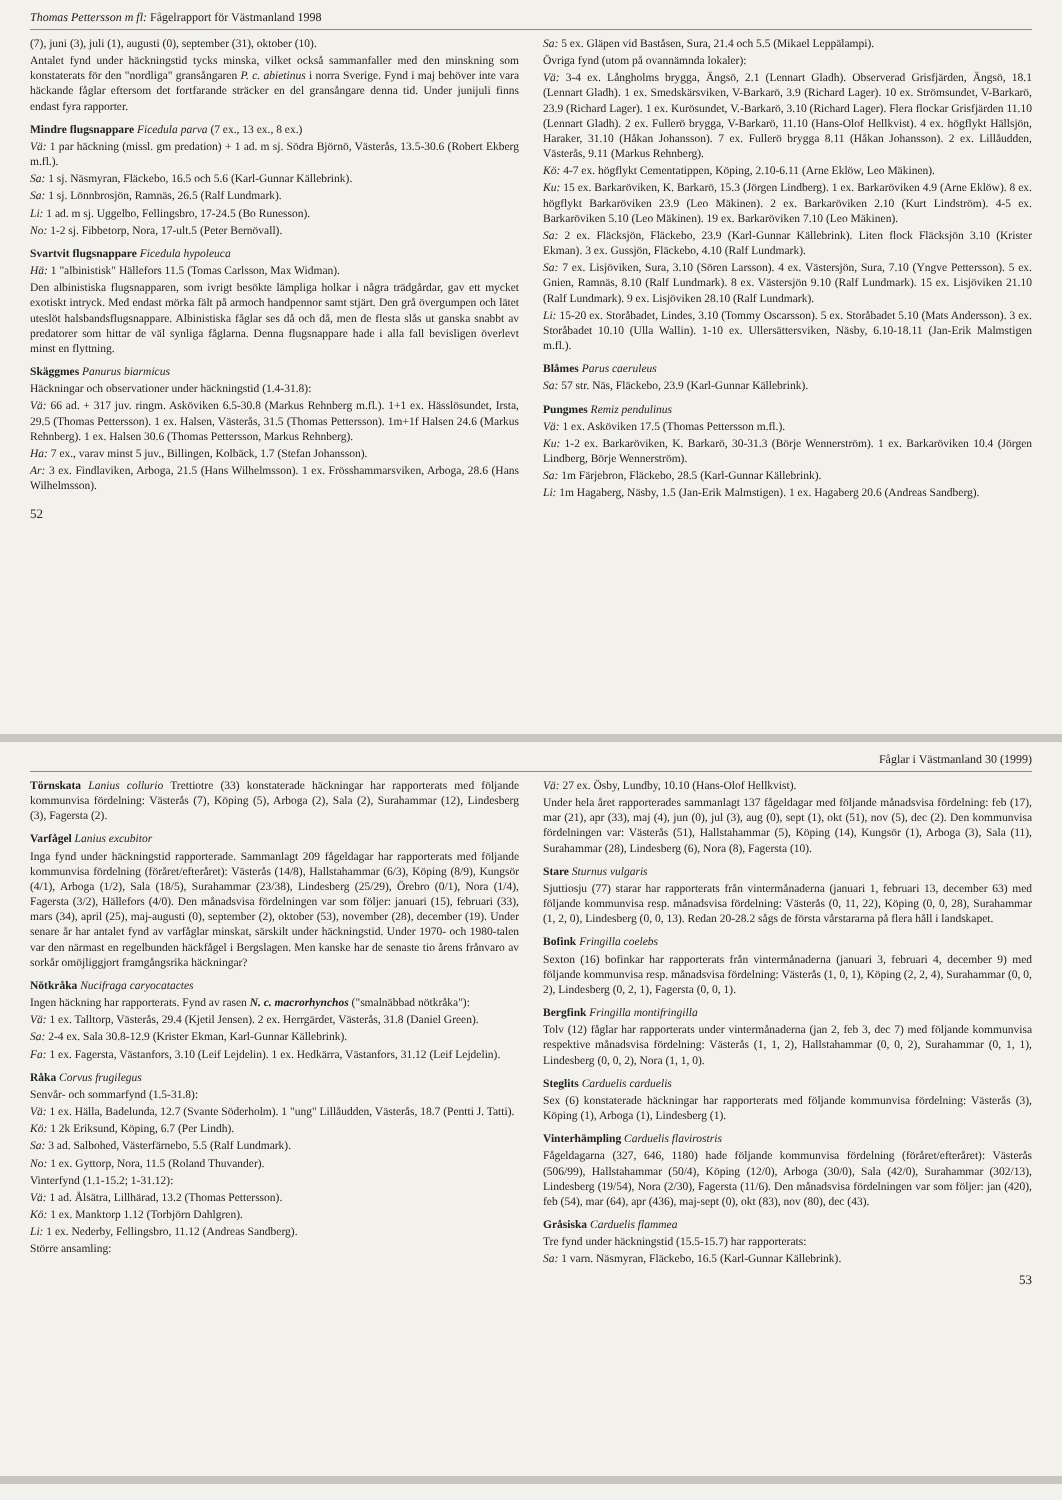Thomas Pettersson m fl: Fågelrapport för Västmanland 1998
(7), juni (3), juli (1), augusti (0), september (31), oktober (10).
Antalet fynd under häckningstid tycks minska, vilket också sammanfaller med den minskning som konstaterats för den "nordliga" gransångaren P. c. abietinus i norra Sverige. Fynd i maj behöver inte vara häckande fåglar eftersom det fortfarande sträcker en del gransångare denna tid. Under junijuli finns endast fyra rapporter.
Mindre flugsnappare Ficedula parva (7 ex., 13 ex., 8 ex.)
Vä: 1 par häckning (missl. gm predation) + 1 ad. m sj. Södra Björnö, Västerås, 13.5-30.6 (Robert Ekberg m.fl.).
Sa: 1 sj. Näsmyran, Fläckebo, 16.5 och 5.6 (Karl-Gunnar Källebrink).
Sa: 1 sj. Lönnbrosjön, Ramnäs, 26.5 (Ralf Lundmark).
Li: 1 ad. m sj. Uggelbo, Fellingsbro, 17-24.5 (Bo Runesson).
No: 1-2 sj. Fibbetorp, Nora, 17-ult.5 (Peter Bernövall).
Svartvit flugsnappare Ficedula hypoleuca
Hä: 1 "albinistisk" Hällefors 11.5 (Tomas Carlsson, Max Widman).
Den albinistiska flugsnapparen, som ivrigt besökte lämpliga holkar i några trädgårdar, gav ett mycket exotiskt intryck. Med endast mörka fält på armoch handpennor samt stjärt. Den grå övergumpen och lätet uteslöt halsbandsflugsnappare. Albinistiska fåglar ses då och då, men de flesta slås ut ganska snabbt av predatorer som hittar de väl synliga fåglarna. Denna flugsnappare hade i alla fall bevisligen överlevt minst en flyttning.
Skäggmes Panurus biarmicus
Häckningar och observationer under häckningstid (1.4-31.8):
Vä: 66 ad. + 317 juv. ringm. Asköviken 6.5-30.8 (Markus Rehnberg m.fl.). 1+1 ex. Hässlösundet, Irsta, 29.5 (Thomas Pettersson). 1 ex. Halsen, Västerås, 31.5 (Thomas Pettersson). 1m+1f Halsen 24.6 (Markus Rehnberg). 1 ex. Halsen 30.6 (Thomas Pettersson, Markus Rehnberg).
Ha: 7 ex., varav minst 5 juv., Billingen, Kolbäck, 1.7 (Stefan Johansson).
Ar: 3 ex. Findlaviken, Arboga, 21.5 (Hans Wilhelmsson). 1 ex. Frösshammarsviken, Arboga, 28.6 (Hans Wilhelmsson).
Sa: 5 ex. Gläpen vid Baståsen, Sura, 21.4 och 5.5 (Mikael Leppälampi).
Övriga fynd (utom på ovannämnda lokaler):
Vä: 3-4 ex. Långholms brygga, Ängsö, 2.1 (Lennart Gladh). Observerad Grisfjärden, Ängsö, 18.1 (Lennart Gladh). 1 ex. Smedskärsviken, V-Barkarö, 3.9 (Richard Lager). 10 ex. Strömsundet, V-Barkarö, 23.9 (Richard Lager). 1 ex. Kurösundet, V.-Barkarö, 3.10 (Richard Lager). Flera flockar Grisfjärden 11.10 (Lennart Gladh). 2 ex. Fullerö brygga, V-Barkarö, 11.10 (Hans-Olof Hellkvist). 4 ex. högflykt Hällsjön, Haraker, 31.10 (Håkan Johansson). 7 ex. Fullerö brygga 8.11 (Håkan Johansson). 2 ex. Lillåudden, Västerås, 9.11 (Markus Rehnberg).
Kö: 4-7 ex. högflykt Cementatippen, Köping, 2.10-6.11 (Arne Eklöw, Leo Mäkinen).
Ku: 15 ex. Barkaröviken, K. Barkarö, 15.3 (Jörgen Lindberg). 1 ex. Barkaröviken 4.9 (Arne Eklöw). 8 ex. högflykt Barkaröviken 23.9 (Leo Mäkinen). 2 ex. Barkaröviken 2.10 (Kurt Lindström). 4-5 ex. Barkaröviken 5.10 (Leo Mäkinen). 19 ex. Barkaröviken 7.10 (Leo Mäkinen).
Sa: 2 ex. Fläcksjön, Fläckebo, 23.9 (Karl-Gunnar Källebrink). Liten flock Fläcksjön 3.10 (Krister Ekman). 3 ex. Gussjön, Fläckebo, 4.10 (Ralf Lundmark).
Sa: 7 ex. Lisjöviken, Sura, 3.10 (Sören Larsson). 4 ex. Västersjön, Sura, 7.10 (Yngve Pettersson). 5 ex. Gnien, Ramnäs, 8.10 (Ralf Lundmark). 8 ex. Västersjön 9.10 (Ralf Lundmark). 15 ex. Lisjöviken 21.10 (Ralf Lundmark). 9 ex. Lisjöviken 28.10 (Ralf Lundmark).
Li: 15-20 ex. Storåbadet, Lindes, 3.10 (Tommy Oscarsson). 5 ex. Storåbadet 5.10 (Mats Andersson). 3 ex. Storåbadet 10.10 (Ulla Wallin). 1-10 ex. Ullersättersviken, Näsby, 6.10-18.11 (Jan-Erik Malmstigen m.fl.).
Blåmes Parus caeruleus
Sa: 57 str. Näs, Fläckebo, 23.9 (Karl-Gunnar Källebrink).
Pungmes Remiz pendulinus
Vä: 1 ex. Asköviken 17.5 (Thomas Pettersson m.fl.).
Ku: 1-2 ex. Barkaröviken, K. Barkarö, 30-31.3 (Börje Wennerström). 1 ex. Barkaröviken 10.4 (Jörgen Lindberg, Börje Wennerström).
Sa: 1m Färjebron, Fläckebo, 28.5 (Karl-Gunnar Källebrink).
Li: 1m Hagaberg, Näsby, 1.5 (Jan-Erik Malmstigen). 1 ex. Hagaberg 20.6 (Andreas Sandberg).
52
Fåglar i Västmanland 30 (1999)
Törnskata Lanius collurio Trettiotre (33) konstaterade häckningar har rapporterats med följande kommunvisa fördelning: Västerås (7), Köping (5), Arboga (2), Sala (2), Surahammar (12), Lindesberg (3), Fagersta (2).
Varfågel Lanius excubitor
Inga fynd under häckningstid rapporterade. Sammanlagt 209 fågeldagar har rapporterats med följande kommunvisa fördelning (föråret/efteråret): Västerås (14/8), Hallstahammar (6/3), Köping (8/9), Kungsör (4/1), Arboga (1/2), Sala (18/5), Surahammar (23/38), Lindesberg (25/29), Örebro (0/1), Nora (1/4), Fagersta (3/2), Hällefors (4/0). Den månadsvisa fördelningen var som följer: januari (15), februari (33), mars (34), april (25), maj-augusti (0), september (2), oktober (53), november (28), december (19). Under senare år har antalet fynd av varfåglar minskat, särskilt under häckningstid. Under 1970- och 1980-talen var den närmast en regelbunden häckfågel i Bergslagen. Men kanske har de senaste tio årens frånvaro av sorkår omöjliggjort framgångsrika häckningar?
Nötkråka Nucifraga caryocatactes
Ingen häckning har rapporterats. Fynd av rasen N. c. macrorhynchos ("smalnäbbad nötkråka"):
Vä: 1 ex. Talltorp, Västerås, 29.4 (Kjetil Jensen). 2 ex. Herrgärdet, Västerås, 31.8 (Daniel Green).
Sa: 2-4 ex. Sala 30.8-12.9 (Krister Ekman, Karl-Gunnar Källebrink).
Fa: 1 ex. Fagersta, Västanfors, 3.10 (Leif Lejdelin). 1 ex. Hedkärra, Västanfors, 31.12 (Leif Lejdelin).
Råka Corvus frugilegus
Senvår- och sommarfynd (1.5-31.8):
Vä: 1 ex. Hälla, Badelunda, 12.7 (Svante Söderholm). 1 "ung" Lillåudden, Västerås, 18.7 (Pentti J. Tatti).
Kö: 1 2k Eriksund, Köping, 6.7 (Per Lindh).
Sa: 3 ad. Salbohed, Västerfärnebo, 5.5 (Ralf Lundmark).
No: 1 ex. Gyttorp, Nora, 11.5 (Roland Thuvander).
Vinterfynd (1.1-15.2; 1-31.12):
Vä: 1 ad. Ålsätra, Lillhärad, 13.2 (Thomas Pettersson).
Kö: 1 ex. Manktorp 1.12 (Torbjörn Dahlgren).
Li: 1 ex. Nederby, Fellingsbro, 11.12 (Andreas Sandberg).
Större ansamling:
Vä: 27 ex. Ösby, Lundby, 10.10 (Hans-Olof Hellkvist).
Under hela året rapporterades sammanlagt 137 fågeldagar med följande månadsvisa fördelning: feb (17), mar (21), apr (33), maj (4), jun (0), jul (3), aug (0), sept (1), okt (51), nov (5), dec (2). Den kommunvisa fördelningen var: Västerås (51), Hallstahammar (5), Köping (14), Kungsör (1), Arboga (3), Sala (11), Surahammar (28), Lindesberg (6), Nora (8), Fagersta (10).
Stare Sturnus vulgaris
Sjuttiosju (77) starar har rapporterats från vintermånaderna (januari 1, februari 13, december 63) med följande kommunvisa resp. månadsvisa fördelning: Västerås (0, 11, 22), Köping (0, 0, 28), Surahammar (1, 2, 0), Lindesberg (0, 0, 13). Redan 20-28.2 sågs de första vårstararna på flera håll i landskapet.
Bofink Fringilla coelebs
Sexton (16) bofinkar har rapporterats från vintermånaderna (januari 3, februari 4, december 9) med följande kommunvisa resp. månadsvisa fördelning: Västerås (1, 0, 1), Köping (2, 2, 4), Surahammar (0, 0, 2), Lindesberg (0, 2, 1), Fagersta (0, 0, 1).
Bergfink Fringilla montifringilla
Tolv (12) fåglar har rapporterats under vintermånaderna (jan 2, feb 3, dec 7) med följande kommunvisa respektive månadsvisa fördelning: Västerås (1, 1, 2), Hallstahammar (0, 0, 2), Surahammar (0, 1, 1), Lindesberg (0, 0, 2), Nora (1, 1, 0).
Steglits Carduelis carduelis
Sex (6) konstaterade häckningar har rapporterats med följande kommunvisa fördelning: Västerås (3), Köping (1), Arboga (1), Lindesberg (1).
Vinterhämpling Carduelis flavirostris
Fågeldagarna (327, 646, 1180) hade följande kommunvisa fördelning (föråret/efteråret): Västerås (506/99), Hallstahammar (50/4), Köping (12/0), Arboga (30/0), Sala (42/0), Surahammar (302/13), Lindesberg (19/54), Nora (2/30), Fagersta (11/6). Den månadsvisa fördelningen var som följer: jan (420), feb (54), mar (64), apr (436), maj-sept (0), okt (83), nov (80), dec (43).
Gråsiska Carduelis flammea
Tre fynd under häckningstid (15.5-15.7) har rapporterats:
Sa: 1 varn. Näsmyran, Fläckebo, 16.5 (Karl-Gunnar Källebrink).
53